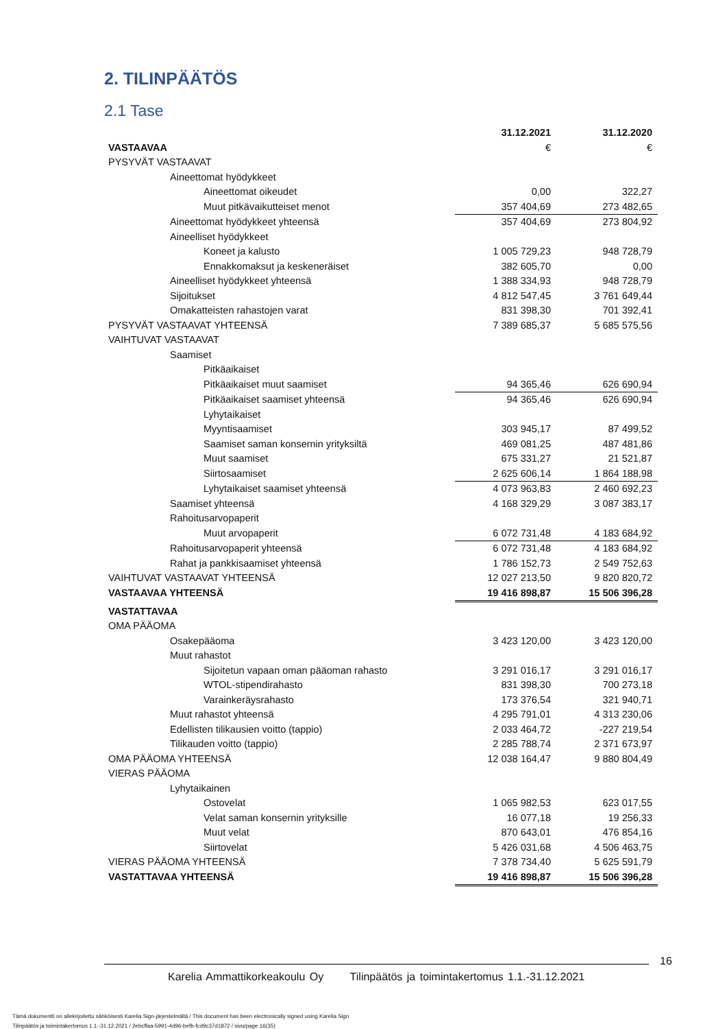2. TILINPÄÄTÖS
2.1 Tase
| | 31.12.2021 | 31.12.2020 |
| VASTAAVAA | € | € |
| PYSYVÄT VASTAAVAT | | |
| Aineettomat hyödykkeet | | |
| Aineettomat oikeudet | 0,00 | 322,27 |
| Muut pitkävaikutteiset menot | 357 404,69 | 273 482,65 |
| Aineettomat hyödykkeet yhteensä | 357 404,69 | 273 804,92 |
| Aineelliset hyödykkeet | | |
| Koneet ja kalusto | 1 005 729,23 | 948 728,79 |
| Ennakkomaksut ja keskeneräiset | 382 605,70 | 0,00 |
| Aineelliset hyödykkeet yhteensä | 1 388 334,93 | 948 728,79 |
| Sijoitukset | 4 812 547,45 | 3 761 649,44 |
| Omakatteisten rahastojen varat | 831 398,30 | 701 392,41 |
| PYSYVÄT VASTAAVAT YHTEENSÄ | 7 389 685,37 | 5 685 575,56 |
| VAIHTUVAT VASTAAVAT | | |
| Saamiset | | |
| Pitkäaikaiset | | |
| Pitkäaikaiset muut saamiset | 94 365,46 | 626 690,94 |
| Pitkäaikaiset saamiset yhteensä | 94 365,46 | 626 690,94 |
| Lyhytaikaiset | | |
| Myyntisaamiset | 303 945,17 | 87 499,52 |
| Saamiset saman konsernin yrityksiltä | 469 081,25 | 487 481,86 |
| Muut saamiset | 675 331,27 | 21 521,87 |
| Siirtosaamiset | 2 625 606,14 | 1 864 188,98 |
| Lyhytaikaiset saamiset yhteensä | 4 073 963,83 | 2 460 692,23 |
| Saamiset yhteensä | 4 168 329,29 | 3 087 383,17 |
| Rahoitusarvopaperit | | |
| Muut arvopaperit | 6 072 731,48 | 4 183 684,92 |
| Rahoitusarvopaperit yhteensä | 6 072 731,48 | 4 183 684,92 |
| Rahat ja pankkisaamiset yhteensä | 1 786 152,73 | 2 549 752,63 |
| VAIHTUVAT VASTAAVAT YHTEENSÄ | 12 027 213,50 | 9 820 820,72 |
| VASTAAVAA YHTEENSÄ | 19 416 898,87 | 15 506 396,28 |
| VASTATTAVAA | | |
| OMA PÄÄOMA | | |
| Osakepääoma | 3 423 120,00 | 3 423 120,00 |
| Muut rahastot | | |
| Sijoitetun vapaan oman pääoman rahasto | 3 291 016,17 | 3 291 016,17 |
| WTOL-stipendirahasto | 831 398,30 | 700 273,18 |
| Varainkeräysrahasto | 173 376,54 | 321 940,71 |
| Muut rahastot yhteensä | 4 295 791,01 | 4 313 230,06 |
| Edellisten tilikausien voitto (tappio) | 2 033 464,72 | -227 219,54 |
| Tilikauden voitto (tappio) | 2 285 788,74 | 2 371 673,97 |
| OMA PÄÄOMA YHTEENSÄ | 12 038 164,47 | 9 880 804,49 |
| VIERAS PÄÄOMA | | |
| Lyhytaikainen | | |
| Ostovelat | 1 065 982,53 | 623 017,55 |
| Velat saman konsernin yrityksille | 16 077,18 | 19 256,33 |
| Muut velat | 870 643,01 | 476 854,16 |
| Siirtovelat | 5 426 031,68 | 4 506 463,75 |
| VIERAS PÄÄOMA YHTEENSÄ | 7 378 734,40 | 5 625 591,79 |
| VASTATTAVAA YHTEENSÄ | 19 416 898,87 | 15 506 396,28 |
16
Karelia Ammattikorkeakoulu Oy Tilinpäätös ja toimintakertomus 1.1.-31.12.2021
Tämä dokumentti on allekirjoitettu sähköisesti Karelia Sign-järjestelmällä / This document has been electronically signed using Karelia Sign
Tilinpäätös ja toimintakertomus 1.1.-31.12.2021 / 2ebcffaa-5991-4d96-befb-fcd9c37d1872 / sivu/page 16(35)